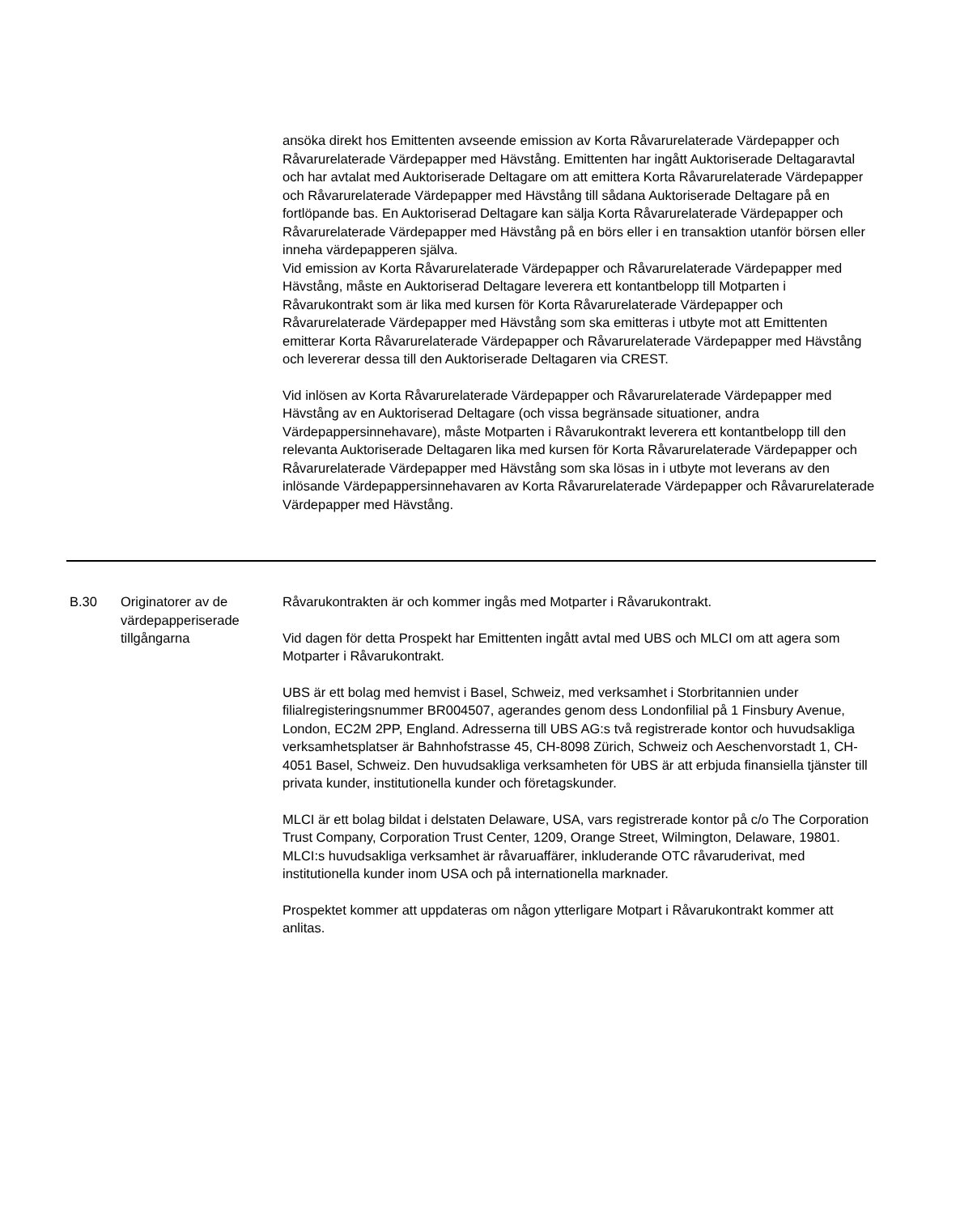| | | ansöka direkt hos Emittenten avseende emission av Korta Råvarurelaterade Värdepapper och Råvarurelaterade Värdepapper med Hävstång. Emittenten har ingått Auktoriserade Deltagaravtal och har avtalat med Auktoriserade Deltagare om att emittera Korta Råvarurelaterade Värdepapper och Råvarurelaterade Värdepapper med Hävstång till sådana Auktoriserade Deltagare på en fortlöpande bas. En Auktoriserad Deltagare kan sälja Korta Råvarurelaterade Värdepapper och Råvarurelaterade Värdepapper med Hävstång på en börs eller i en transaktion utanför börsen eller inneha värdepapperen själva. Vid emission av Korta Råvarurelaterade Värdepapper och Råvarurelaterade Värdepapper med Hävstång, måste en Auktoriserad Deltagare leverera ett kontantbelopp till Motparten i Råvarukontrakt som är lika med kursen för Korta Råvarurelaterade Värdepapper och Råvarurelaterade Värdepapper med Hävstång som ska emitteras i utbyte mot att Emittenten emitterar Korta Råvarurelaterade Värdepapper och Råvarurelaterade Värdepapper med Hävstång och levererar dessa till den Auktoriserade Deltagaren via CREST. Vid inlösen av Korta Råvarurelaterade Värdepapper och Råvarurelaterade Värdepapper med Hävstång av en Auktoriserad Deltagare (och vissa begränsade situationer, andra Värdepappersinnehavare), måste Motparten i Råvarukontrakt leverera ett kontantbelopp till den relevanta Auktoriserade Deltagaren lika med kursen för Korta Råvarurelaterade Värdepapper och Råvarurelaterade Värdepapper med Hävstång som ska lösas in i utbyte mot leverans av den inlösande Värdepappersinnehavaren av Korta Råvarurelaterade Värdepapper och Råvarurelaterade Värdepapper med Hävstång. |
| B.30 | Originatorer av de värdepapperiserade tillgångarna | Råvarukontrakten är och kommer ingås med Motparter i Råvarukontrakt. Vid dagen för detta Prospekt har Emittenten ingått avtal med UBS och MLCI om att agera som Motparter i Råvarukontrakt. UBS är ett bolag med hemvist i Basel, Schweiz, med verksamhet i Storbritannien under filialregisteringsnummer BR004507, agerandes genom dess Londonfilial på 1 Finsbury Avenue, London, EC2M 2PP, England. Adresserna till UBS AG:s två registrerade kontor och huvudsakliga verksamhetsplatser är Bahnhofstrasse 45, CH-8098 Zürich, Schweiz och Aeschenvorstadt 1, CH-4051 Basel, Schweiz. Den huvudsakliga verksamheten för UBS är att erbjuda finansiella tjänster till privata kunder, institutionella kunder och företagskunder. MLCI är ett bolag bildat i delstaten Delaware, USA, vars registrerade kontor på c/o The Corporation Trust Company, Corporation Trust Center, 1209, Orange Street, Wilmington, Delaware, 19801. MLCI:s huvudsakliga verksamhet är råvaruaffärer, inkluderande OTC råvaruderivat, med institutionella kunder inom USA och på internationella marknader. Prospektet kommer att uppdateras om någon ytterligare Motpart i Råvarukontrakt kommer att anlitas. |